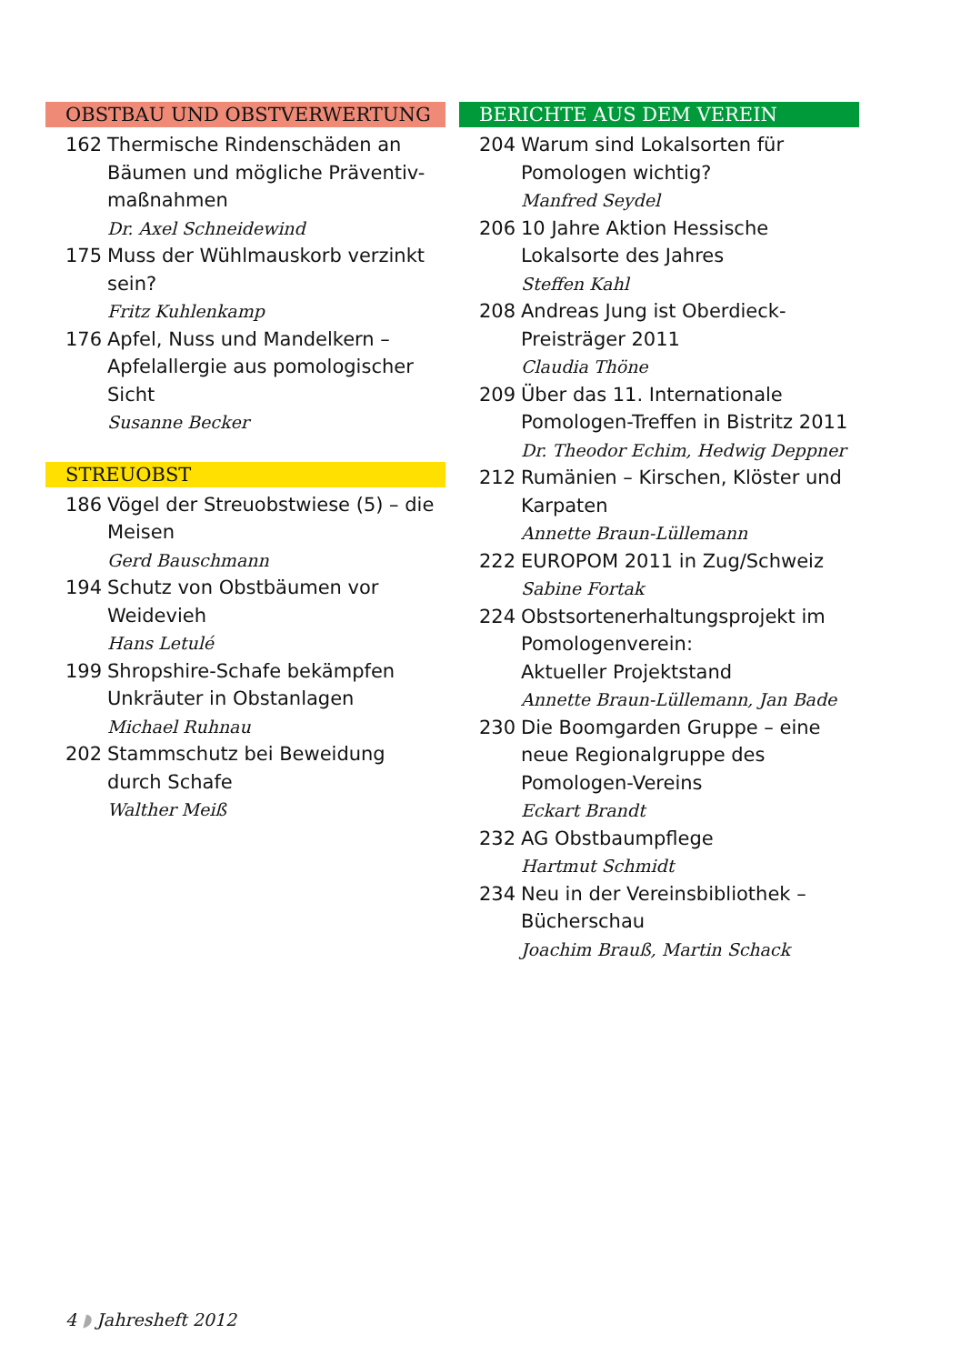OBSTBAU UND OBSTVERWERTUNG
162 Thermische Rindenschäden an Bäumen und mögliche Präventiv-maßnahmen
Dr. Axel Schneidewind
175 Muss der Wühlmauskorb verzinkt sein?
Fritz Kuhlenkamp
176 Apfel, Nuss und Mandelkern – Apfelallergie aus pomologischer Sicht
Susanne Becker
STREUOBST
186 Vögel der Streuobstwiese (5) – die Meisen
Gerd Bauschmann
194 Schutz von Obstbäumen vor Weidevieh
Hans Letulé
199 Shropshire-Schafe bekämpfen Unkräuter in Obstanlagen
Michael Ruhnau
202 Stammschutz bei Beweidung durch Schafe
Walther Meiß
BERICHTE AUS DEM VEREIN
204 Warum sind Lokalsorten für Pomologen wichtig?
Manfred Seydel
206 10 Jahre Aktion Hessische Lokalsorte des Jahres
Steffen Kahl
208 Andreas Jung ist Oberdieck-Preisträger 2011
Claudia Thöne
209 Über das 11. Internationale Pomologen-Treffen in Bistritz 2011
Dr. Theodor Echim, Hedwig Deppner
212 Rumänien – Kirschen, Klöster und Karpaten
Annette Braun-Lüllemann
222 EUROPOM 2011 in Zug/Schweiz
Sabine Fortak
224 Obstsortenerhaltungsprojekt im Pomologenverein:
Aktueller Projektstand
Annette Braun-Lüllemann, Jan Bade
230 Die Boomgarden Gruppe – eine neue Regionalgruppe des Pomologen-Vereins
Eckart Brandt
232 AG Obstbaumpflege
Hartmut Schmidt
234 Neu in der Vereinsbibliothek – Bücherschau
Joachim Brauß, Martin Schack
4 ◗ Jahresheft 2012